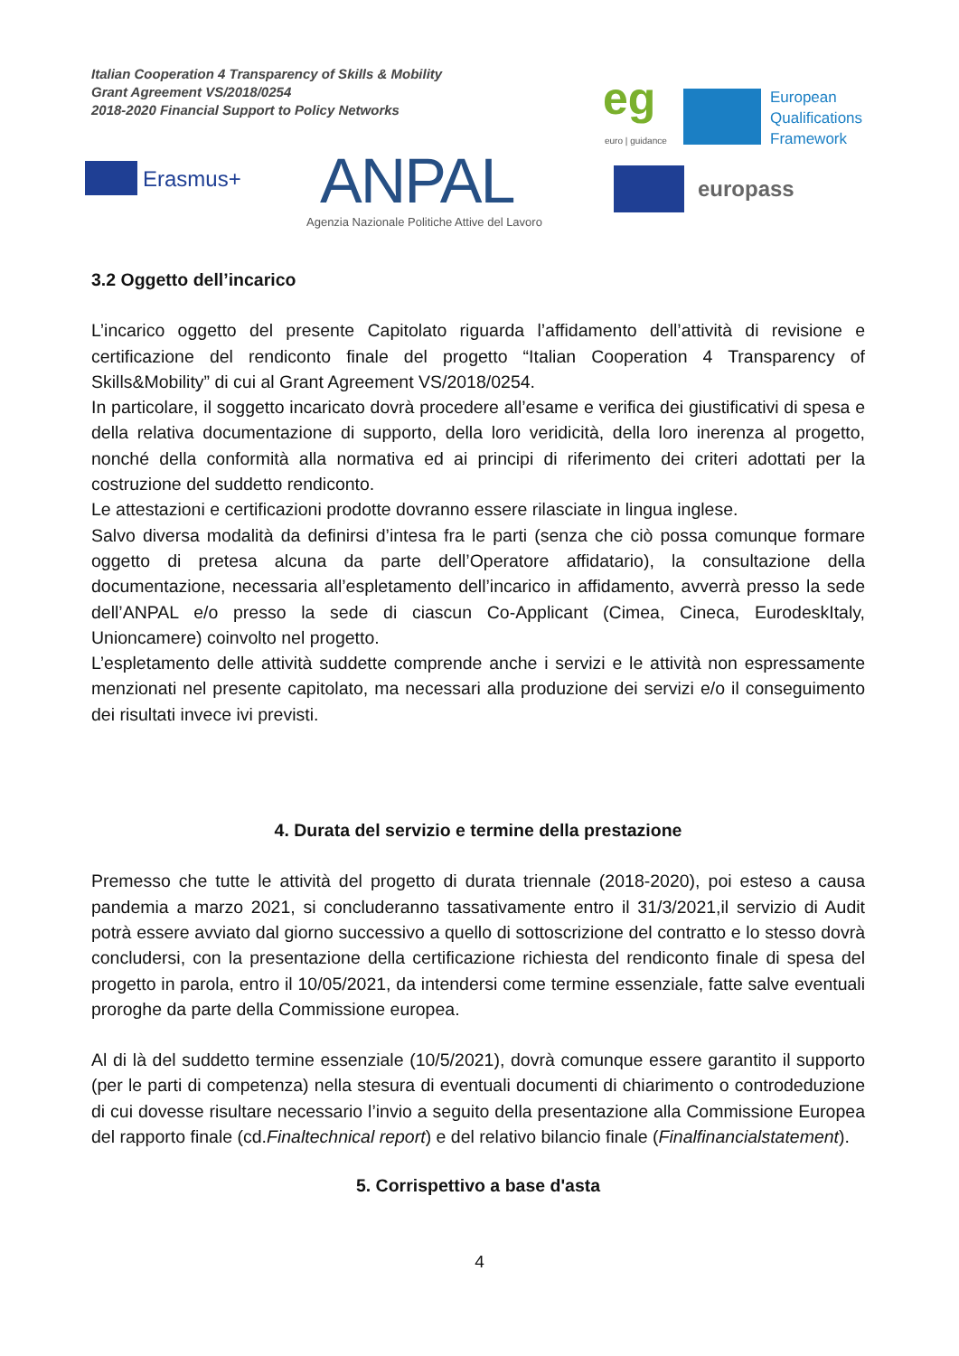Italian Cooperation 4 Transparency of Skills & Mobility
Grant Agreement VS/2018/0254
2018-2020 Financial Support to Policy Networks
Erasmus+ ANPAL
Agenzia Nazionale Politiche Attive del Lavoro
eg
euro | guidance
European
Qualifications
Framework
europass
3.2 Oggetto dell’incarico
L’incarico oggetto del presente Capitolato riguarda l’affidamento dell’attività di revisione e certificazione del rendiconto finale del progetto “Italian Cooperation 4 Transparency of Skills&Mobility” di cui al Grant Agreement VS/2018/0254.
In particolare, il soggetto incaricato dovrà procedere all’esame e verifica dei giustificativi di spesa e della relativa documentazione di supporto, della loro veridicità, della loro inerenza al progetto, nonché della conformità alla normativa ed ai principi di riferimento dei criteri adottati per la costruzione del suddetto rendiconto.
Le attestazioni e certificazioni prodotte dovranno essere rilasciate in lingua inglese.
Salvo diversa modalità da definirsi d’intesa fra le parti (senza che ciò possa comunque formare oggetto di pretesa alcuna da parte dell’Operatore affidatario), la consultazione della documentazione, necessaria all’espletamento dell’incarico in affidamento, avverrà presso la sede dell’ANPAL e/o presso la sede di ciascun Co-Applicant (Cimea, Cineca, EurodeskItaly, Unioncamere) coinvolto nel progetto.
L’espletamento delle attività suddette comprende anche i servizi e le attività non espressamente menzionati nel presente capitolato, ma necessari alla produzione dei servizi e/o il conseguimento dei risultati invece ivi previsti.
4. Durata del servizio e termine della prestazione
Premesso che tutte le attività del progetto di durata triennale (2018-2020), poi esteso a causa pandemia a marzo 2021, si concluderanno tassativamente entro il 31/3/2021,il servizio di Audit potrà essere avviato dal giorno successivo a quello di sottoscrizione del contratto e lo stesso dovrà concludersi, con la presentazione della certificazione richiesta del rendiconto finale di spesa del progetto in parola, entro il 10/05/2021, da intendersi come termine essenziale, fatte salve eventuali proroghe da parte della Commissione europea.
Al di là del suddetto termine essenziale (10/5/2021), dovrà comunque essere garantito il supporto (per le parti di competenza) nella stesura di eventuali documenti di chiarimento o controdeduzione di cui dovesse risultare necessario l’invio a seguito della presentazione alla Commissione Europea del rapporto finale (cd.Finaltechnical report) e del relativo bilancio finale (Finalfinancialstatement).
5. Corrispettivo a base d'asta
4